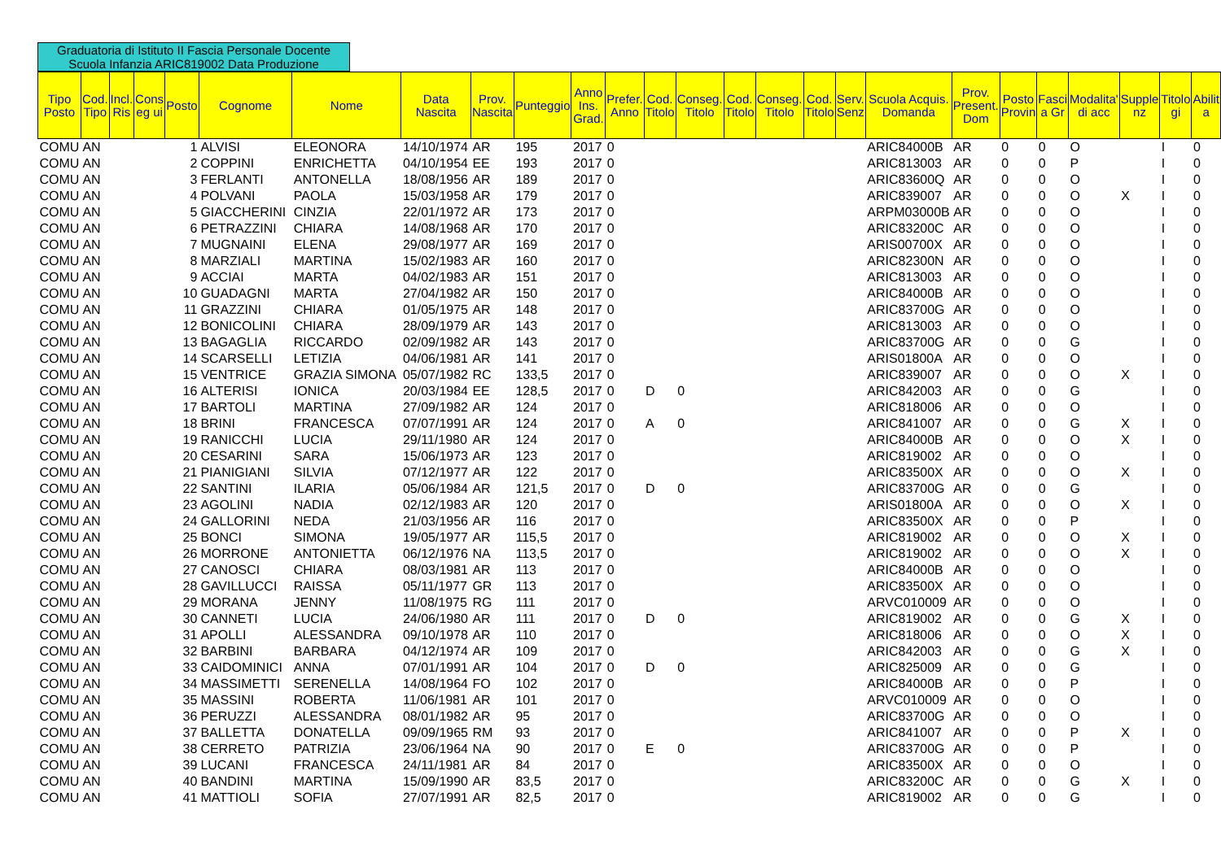Graduatoria di Istituto II Fascia Personale Docente
Scuola Infanzia ARIC819002 Data Produzione
| Tipo Posto | Cod. Tipo | Incl. Ris | Cons eg ui | Posto | Cognome | Nome | Data Nascita | Prov. Nascita | Punteggio | Anno Ins. Grad. | Prefer. Anno | Cod. Titolo | Conseg. Titolo | Cod. Titolo | Conseg. Titolo | Cod. Titolo | Serv. Senz | Scuola Acquis. Domanda | Prov. Present. Dom | Posto Provin | Fasci a Gr | Modalita' di acc | Supple nz | Titolo gi | Abilit a |
| --- | --- | --- | --- | --- | --- | --- | --- | --- | --- | --- | --- | --- | --- | --- | --- | --- | --- | --- | --- | --- | --- | --- | --- | --- | --- |
| COMU | AN | | | 1 | ALVISI | ELEONORA | 14/10/1974 | AR | 195 | 2017 | 0 | | | | | | | ARIC84000B | AR | 0 | 0 | O | | I | 0 |
| COMU | AN | | | 2 | COPPINI | ENRICHETTA | 04/10/1954 | EE | 193 | 2017 | 0 | | | | | | | ARIC813003 | AR | 0 | 0 | P | | I | 0 |
| COMU | AN | | | 3 | FERLANTI | ANTONELLA | 18/08/1956 | AR | 189 | 2017 | 0 | | | | | | | ARIC83600Q | AR | 0 | 0 | O | | I | 0 |
| COMU | AN | | | 4 | POLVANI | PAOLA | 15/03/1958 | AR | 179 | 2017 | 0 | | | | | | | ARIC839007 | AR | 0 | 0 | O | X | I | 0 |
| COMU | AN | | | 5 | GIACCHERINI | CINZIA | 22/01/1972 | AR | 173 | 2017 | 0 | | | | | | | ARPM03000B | AR | 0 | 0 | O | | I | 0 |
| COMU | AN | | | 6 | PETRAZZINI | CHIARA | 14/08/1968 | AR | 170 | 2017 | 0 | | | | | | | ARIC83200C | AR | 0 | 0 | O | | I | 0 |
| COMU | AN | | | 7 | MUGNAINI | ELENA | 29/08/1977 | AR | 169 | 2017 | 0 | | | | | | | ARIS00700X | AR | 0 | 0 | O | | I | 0 |
| COMU | AN | | | 8 | MARZIALI | MARTINA | 15/02/1983 | AR | 160 | 2017 | 0 | | | | | | | ARIC82300N | AR | 0 | 0 | O | | I | 0 |
| COMU | AN | | | 9 | ACCIAI | MARTA | 04/02/1983 | AR | 151 | 2017 | 0 | | | | | | | ARIC813003 | AR | 0 | 0 | O | | I | 0 |
| COMU | AN | | | 10 | GUADAGNI | MARTA | 27/04/1982 | AR | 150 | 2017 | 0 | | | | | | | ARIC84000B | AR | 0 | 0 | O | | I | 0 |
| COMU | AN | | | 11 | GRAZZINI | CHIARA | 01/05/1975 | AR | 148 | 2017 | 0 | | | | | | | ARIC83700G | AR | 0 | 0 | O | | I | 0 |
| COMU | AN | | | 12 | BONICOLINI | CHIARA | 28/09/1979 | AR | 143 | 2017 | 0 | | | | | | | ARIC813003 | AR | 0 | 0 | O | | I | 0 |
| COMU | AN | | | 13 | BAGAGLIA | RICCARDO | 02/09/1982 | AR | 143 | 2017 | 0 | | | | | | | ARIC83700G | AR | 0 | 0 | G | | I | 0 |
| COMU | AN | | | 14 | SCARSELLI | LETIZIA | 04/06/1981 | AR | 141 | 2017 | 0 | | | | | | | ARIS01800A | AR | 0 | 0 | O | | I | 0 |
| COMU | AN | | | 15 | VENTRICE | GRAZIA SIMONA | 05/07/1982 | RC | 133,5 | 2017 | 0 | | | | | | | ARIC839007 | AR | 0 | 0 | O | X | I | 0 |
| COMU | AN | | | 16 | ALTERISI | IONICA | 20/03/1984 | EE | 128,5 | 2017 | 0 | D | 0 | | | | | ARIC842003 | AR | 0 | 0 | G | | I | 0 |
| COMU | AN | | | 17 | BARTOLI | MARTINA | 27/09/1982 | AR | 124 | 2017 | 0 | | | | | | | ARIC818006 | AR | 0 | 0 | O | | I | 0 |
| COMU | AN | | | 18 | BRINI | FRANCESCA | 07/07/1991 | AR | 124 | 2017 | 0 | A | 0 | | | | | ARIC841007 | AR | 0 | 0 | G | X | I | 0 |
| COMU | AN | | | 19 | RANICCHI | LUCIA | 29/11/1980 | AR | 124 | 2017 | 0 | | | | | | | ARIC84000B | AR | 0 | 0 | O | X | I | 0 |
| COMU | AN | | | 20 | CESARINI | SARA | 15/06/1973 | AR | 123 | 2017 | 0 | | | | | | | ARIC819002 | AR | 0 | 0 | O | | I | 0 |
| COMU | AN | | | 21 | PIANIGIANI | SILVIA | 07/12/1977 | AR | 122 | 2017 | 0 | | | | | | | ARIC83500X | AR | 0 | 0 | O | X | I | 0 |
| COMU | AN | | | 22 | SANTINI | ILARIA | 05/06/1984 | AR | 121,5 | 2017 | 0 | D | 0 | | | | | ARIC83700G | AR | 0 | 0 | G | | I | 0 |
| COMU | AN | | | 23 | AGOLINI | NADIA | 02/12/1983 | AR | 120 | 2017 | 0 | | | | | | | ARIS01800A | AR | 0 | 0 | O | X | I | 0 |
| COMU | AN | | | 24 | GALLORINI | NEDA | 21/03/1956 | AR | 116 | 2017 | 0 | | | | | | | ARIC83500X | AR | 0 | 0 | P | | I | 0 |
| COMU | AN | | | 25 | BONCI | SIMONA | 19/05/1977 | AR | 115,5 | 2017 | 0 | | | | | | | ARIC819002 | AR | 0 | 0 | O | X | I | 0 |
| COMU | AN | | | 26 | MORRONE | ANTONIETTA | 06/12/1976 | NA | 113,5 | 2017 | 0 | | | | | | | ARIC819002 | AR | 0 | 0 | O | X | I | 0 |
| COMU | AN | | | 27 | CANOSCI | CHIARA | 08/03/1981 | AR | 113 | 2017 | 0 | | | | | | | ARIC84000B | AR | 0 | 0 | O | | I | 0 |
| COMU | AN | | | 28 | GAVILLUCCI | RAISSA | 05/11/1977 | GR | 113 | 2017 | 0 | | | | | | | ARIC83500X | AR | 0 | 0 | O | | I | 0 |
| COMU | AN | | | 29 | MORANA | JENNY | 11/08/1975 | RG | 111 | 2017 | 0 | | | | | | | ARVC010009 | AR | 0 | 0 | O | | I | 0 |
| COMU | AN | | | 30 | CANNETI | LUCIA | 24/06/1980 | AR | 111 | 2017 | 0 | D | 0 | | | | | ARIC819002 | AR | 0 | 0 | G | X | I | 0 |
| COMU | AN | | | 31 | APOLLI | ALESSANDRA | 09/10/1978 | AR | 110 | 2017 | 0 | | | | | | | ARIC818006 | AR | 0 | 0 | O | X | I | 0 |
| COMU | AN | | | 32 | BARBINI | BARBARA | 04/12/1974 | AR | 109 | 2017 | 0 | | | | | | | ARIC842003 | AR | 0 | 0 | G | X | I | 0 |
| COMU | AN | | | 33 | CAIDOMINICI | ANNA | 07/01/1991 | AR | 104 | 2017 | 0 | D | 0 | | | | | ARIC825009 | AR | 0 | 0 | G | | I | 0 |
| COMU | AN | | | 34 | MASSIMETTI | SERENELLA | 14/08/1964 | FO | 102 | 2017 | 0 | | | | | | | ARIC84000B | AR | 0 | 0 | P | | I | 0 |
| COMU | AN | | | 35 | MASSINI | ROBERTA | 11/06/1981 | AR | 101 | 2017 | 0 | | | | | | | ARVC010009 | AR | 0 | 0 | O | | I | 0 |
| COMU | AN | | | 36 | PERUZZI | ALESSANDRA | 08/01/1982 | AR | 95 | 2017 | 0 | | | | | | | ARIC83700G | AR | 0 | 0 | O | | I | 0 |
| COMU | AN | | | 37 | BALLETTA | DONATELLA | 09/09/1965 | RM | 93 | 2017 | 0 | | | | | | | ARIC841007 | AR | 0 | 0 | P | X | I | 0 |
| COMU | AN | | | 38 | CERRETO | PATRIZIA | 23/06/1964 | NA | 90 | 2017 | 0 | E | 0 | | | | | ARIC83700G | AR | 0 | 0 | P | | I | 0 |
| COMU | AN | | | 39 | LUCANI | FRANCESCA | 24/11/1981 | AR | 84 | 2017 | 0 | | | | | | | ARIC83500X | AR | 0 | 0 | O | | I | 0 |
| COMU | AN | | | 40 | BANDINI | MARTINA | 15/09/1990 | AR | 83,5 | 2017 | 0 | | | | | | | ARIC83200C | AR | 0 | 0 | G | X | I | 0 |
| COMU | AN | | | 41 | MATTIOLI | SOFIA | 27/07/1991 | AR | 82,5 | 2017 | 0 | | | | | | | ARIC819002 | AR | 0 | 0 | G | | I | 0 |